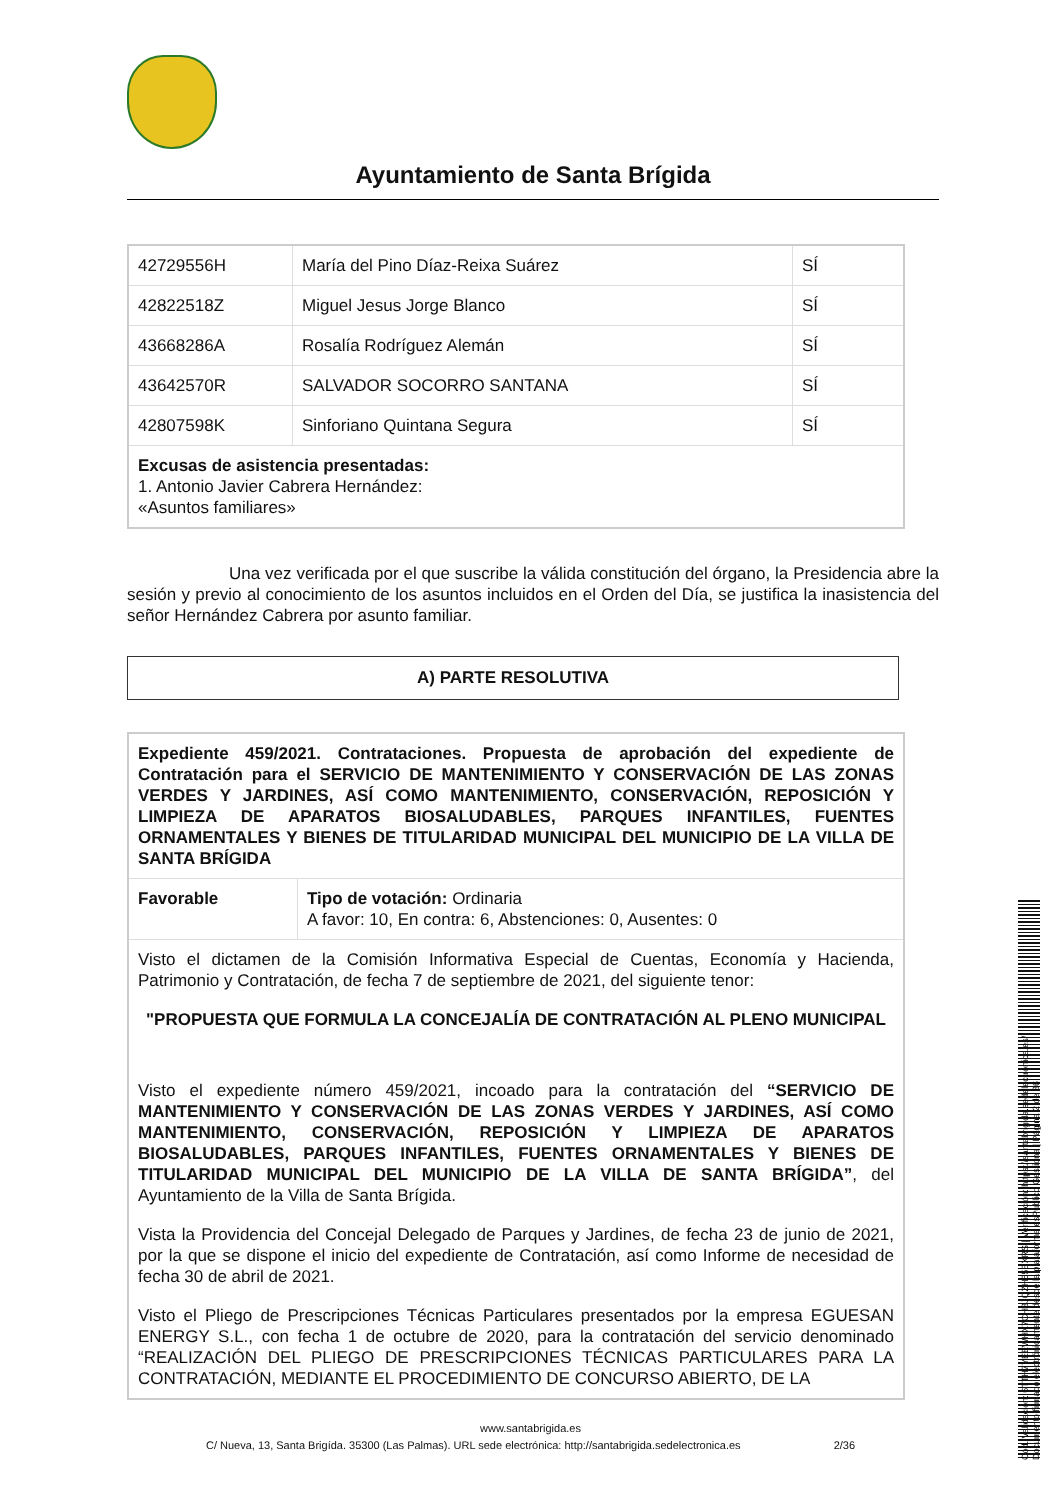Ayuntamiento de Santa Brígida
| 42729556H | María del Pino Díaz-Reixa Suárez | SÍ |
| 42822518Z | Miguel Jesus Jorge Blanco | SÍ |
| 43668286A | Rosalía Rodríguez Alemán | SÍ |
| 43642570R | SALVADOR SOCORRO SANTANA | SÍ |
| 42807598K | Sinforiano Quintana Segura | SÍ |
| Excusas de asistencia presentadas: 1. Antonio Javier Cabrera Hernández: «Asuntos familiares» | | |
Una vez verificada por el que suscribe la válida constitución del órgano, la Presidencia abre la sesión y previo al conocimiento de los asuntos incluidos en el Orden del Día, se justifica la inasistencia del señor Hernández Cabrera por asunto familiar.
A) PARTE RESOLUTIVA
| Expediente 459/2021. Contrataciones. Propuesta de aprobación del expediente de Contratación para el SERVICIO DE MANTENIMIENTO Y CONSERVACIÓN DE LAS ZONAS VERDES Y JARDINES, ASÍ COMO MANTENIMIENTO, CONSERVACIÓN, REPOSICIÓN Y LIMPIEZA DE APARATOS BIOSALUDABLES, PARQUES INFANTILES, FUENTES ORNAMENTALES Y BIENES DE TITULARIDAD MUNICIPAL DEL MUNICIPIO DE LA VILLA DE SANTA BRÍGIDA | |
| Favorable | Tipo de votación: Ordinaria A favor: 10, En contra: 6, Abstenciones: 0, Ausentes: 0 |
| Visto el dictamen de la Comisión Informativa Especial de Cuentas, Economía y Hacienda, Patrimonio y Contratación, de fecha 7 de septiembre de 2021, del siguiente tenor: "PROPUESTA QUE FORMULA LA CONCEJALÍA DE CONTRATACIÓN AL PLENO MUNICIPAL Visto el expediente número 459/2021, incoado para la contratación del “SERVICIO DE MANTENIMIENTO Y CONSERVACIÓN DE LAS ZONAS VERDES Y JARDINES, ASÍ COMO MANTENIMIENTO, CONSERVACIÓN, REPOSICIÓN Y LIMPIEZA DE APARATOS BIOSALUDABLES, PARQUES INFANTILES, FUENTES ORNAMENTALES Y BIENES DE TITULARIDAD MUNICIPAL DEL MUNICIPIO DE LA VILLA DE SANTA BRÍGIDA” , del Ayuntamiento de la Villa de Santa Brígida. Vista la Providencia del Concejal Delegado de Parques y Jardines, de fecha 23 de junio de 2021, por la que se dispone el inicio del expediente de Contratación, así como Informe de necesidad de fecha 30 de abril de 2021. Visto el Pliego de Prescripciones Técnicas Particulares presentados por la empresa EGUESAN ENERGY S.L., con fecha 1 de octubre de 2020, para la contratación del servicio denominado “REALIZACIÓN DEL PLIEGO DE PRESCRIPCIONES TÉCNICAS PARTICULARES PARA LA CONTRATACIÓN, MEDIANTE EL PROCEDIMIENTO DE CONCURSO ABIERTO, DE LA | |
www.santabrigida.es
C/ Nueva, 13, Santa Brigída. 35300 (Las Palmas). URL sede electrónica: http://santabrigida.sedelectronica.es 2/36
Cód. Validación: 6TTH7YEEWHX7CH3JQZH55EXRS | Verificación: https://santabrigida.sedelectronica.es/
Documento firmado electrónicamente desde la plataforma esPublico Gestiona | Página 2 de 36